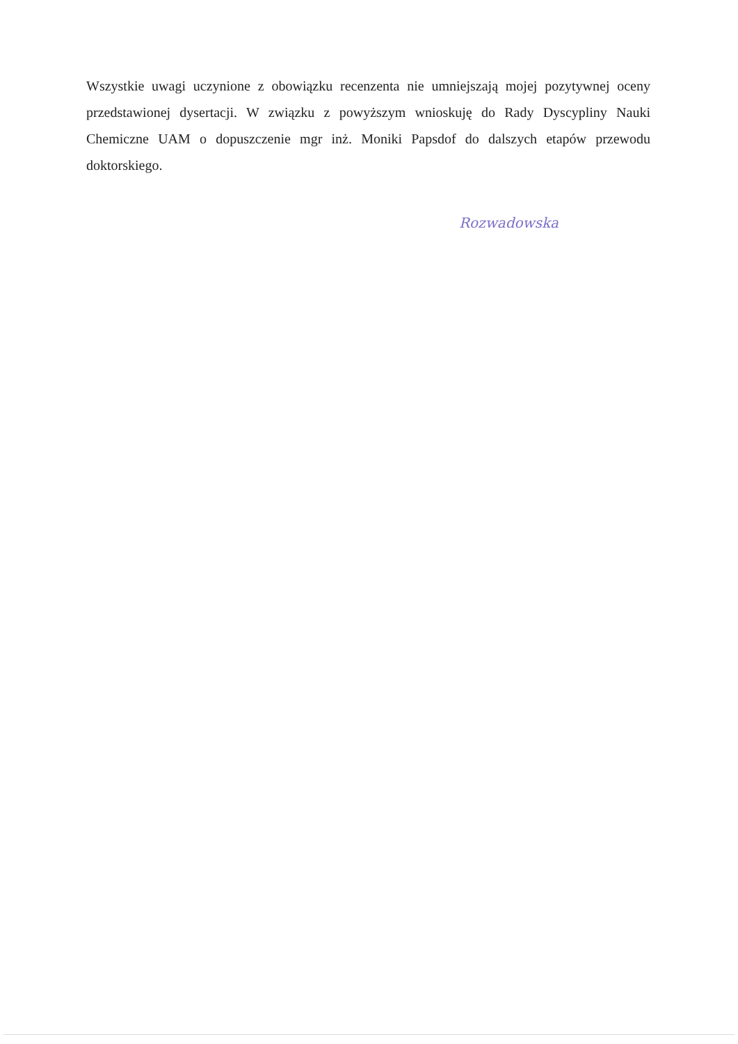Wszystkie uwagi uczynione z obowiązku recenzenta nie umniejszają mojej pozytywnej oceny przedstawionej dysertacji. W związku z powyższym wnioskuję do Rady Dyscypliny Nauki Chemiczne UAM o dopuszczenie mgr inż. Moniki Papsdof do dalszych etapów przewodu doktorskiego.
Rozwadowska